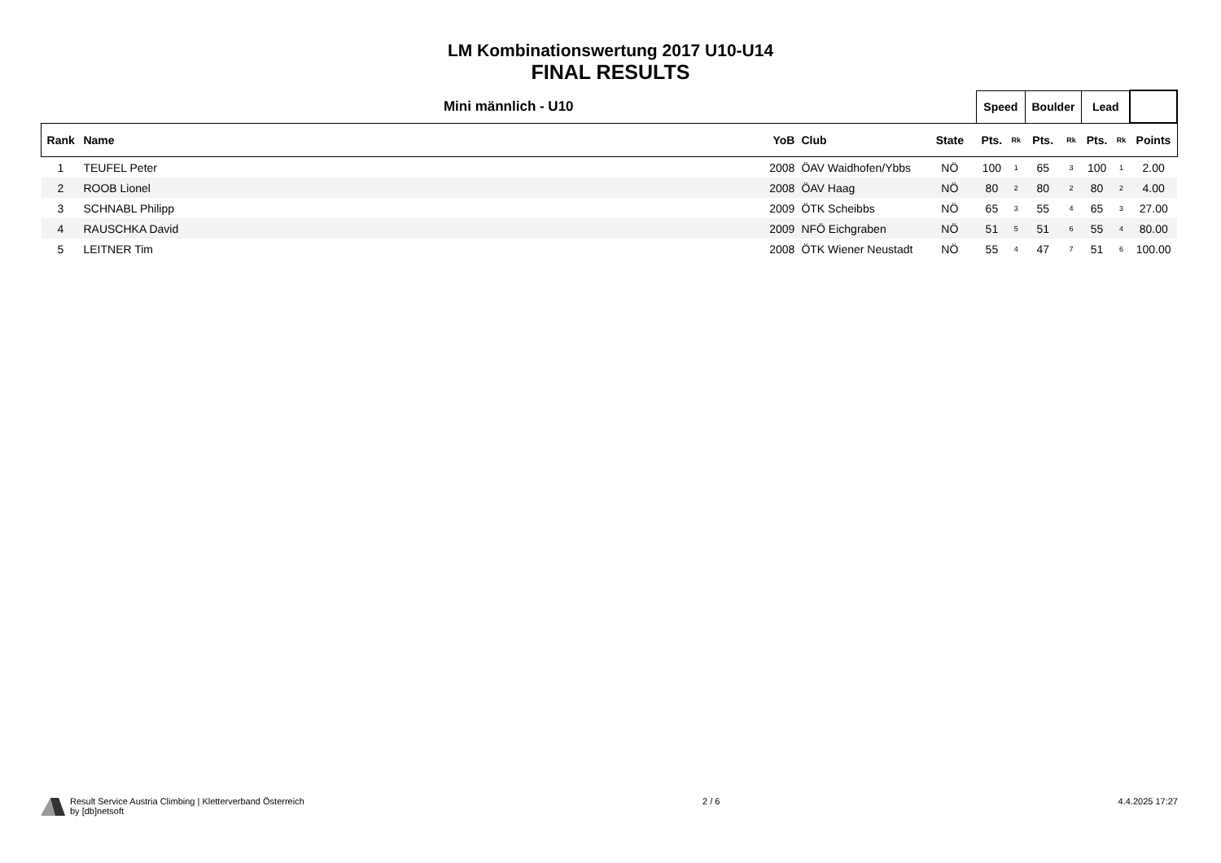LM Kombinationswertung 2017 U10-U14
FINAL RESULTS
| Mini männlich - U10 | | | | | | Speed | | Boulder | | Lead | | |
| --- | --- | --- | --- | --- | --- | --- | --- | --- | --- | --- | --- | --- |
| Rank | Name | YoB | Club | State | | Pts. | Rk | Pts. | Rk | Pts. | Rk | Points |
| 1 | TEUFEL Peter | 2008 | ÖAV Waidhofen/Ybbs | NÖ | | 100 | 1 | 65 | 3 | 100 | 1 | 2.00 |
| 2 | ROOB Lionel | 2008 | ÖAV Haag | NÖ | | 80 | 2 | 80 | 2 | 80 | 2 | 4.00 |
| 3 | SCHNABL Philipp | 2009 | ÖTK Scheibbs | NÖ | | 65 | 3 | 55 | 4 | 65 | 3 | 27.00 |
| 4 | RAUSCHKA David | 2009 | NFÖ Eichgraben | NÖ | | 51 | 5 | 51 | 6 | 55 | 4 | 80.00 |
| 5 | LEITNER Tim | 2008 | ÖTK Wiener Neustadt | NÖ | | 55 | 4 | 47 | 7 | 51 | 6 | 100.00 |
Result Service Austria Climbing | Kletterverband Österreich
by [db]netsoft
2 / 6 4.4.2025 17:27